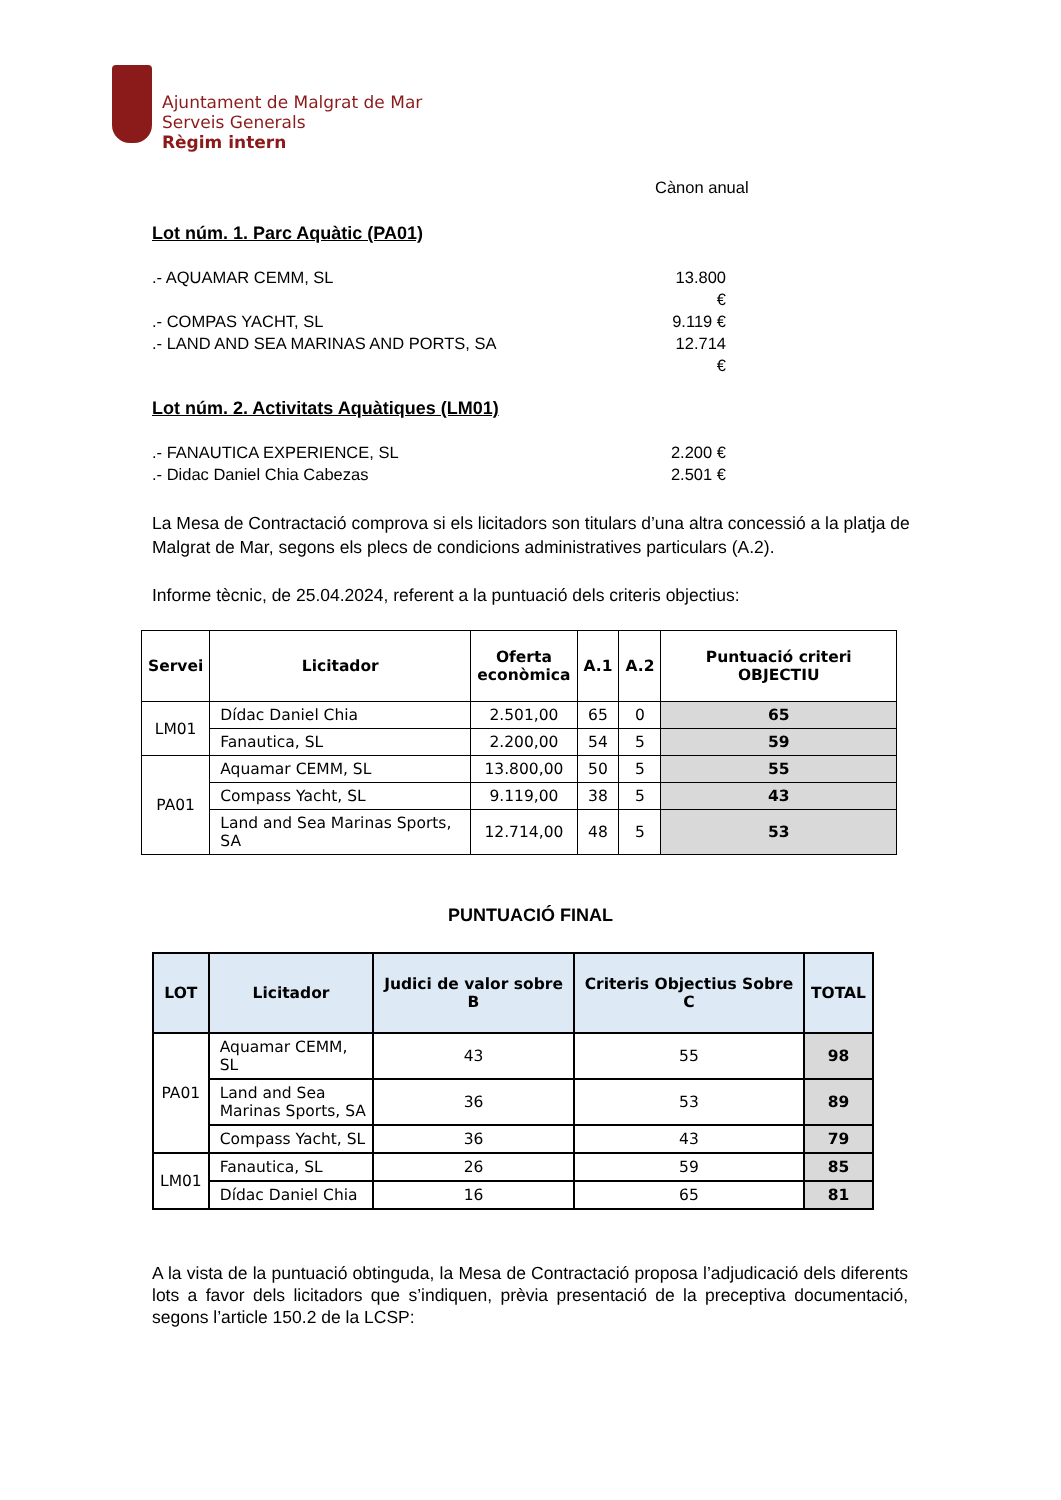Ajuntament de Malgrat de Mar
Serveis Generals
Règim intern
Cànon anual
Lot núm. 1. Parc Aquàtic (PA01)
.- AQUAMAR CEMM, SL 13.800 €
.- COMPAS YACHT, SL 9.119 €
.- LAND AND SEA MARINAS AND PORTS, SA 12.714 €
Lot núm. 2. Activitats Aquàtiques (LM01)
.- FANAUTICA EXPERIENCE, SL 2.200 €
.- Didac Daniel Chia Cabezas 2.501 €
La Mesa de Contractació comprova si els licitadors son titulars d’una altra concessió a la platja de Malgrat de Mar, segons els plecs de condicions administratives particulars (A.2).
Informe tècnic, de 25.04.2024, referent a la puntuació dels criteris objectius:
| Servei | Licitador | Oferta econòmica | A.1 | A.2 | Puntuació criteri OBJECTIU |
| --- | --- | --- | --- | --- | --- |
| LM01 | Dídac Daniel Chia | 2.501,00 | 65 | 0 | 65 |
| | Fanautica, SL | 2.200,00 | 54 | 5 | 59 |
| PA01 | Aquamar CEMM, SL | 13.800,00 | 50 | 5 | 55 |
| | Compass Yacht, SL | 9.119,00 | 38 | 5 | 43 |
| | Land and Sea Marinas Sports, SA | 12.714,00 | 48 | 5 | 53 |
PUNTUACIÓ FINAL
| LOT | Licitador | Judici de valor sobre B | Criteris Objectius Sobre C | TOTAL |
| --- | --- | --- | --- | --- |
| PA01 | Aquamar CEMM, SL | 43 | 55 | 98 |
| | Land and Sea Marinas Sports, SA | 36 | 53 | 89 |
| | Compass Yacht, SL | 36 | 43 | 79 |
| LM01 | Fanautica, SL | 26 | 59 | 85 |
| | Dídac Daniel Chia | 16 | 65 | 81 |
A la vista de la puntuació obtinguda, la Mesa de Contractació proposa l’adjudicació dels diferents lots a favor dels licitadors que s’indiquen, prèvia presentació de la preceptiva documentació, segons l’article 150.2 de la LCSP: